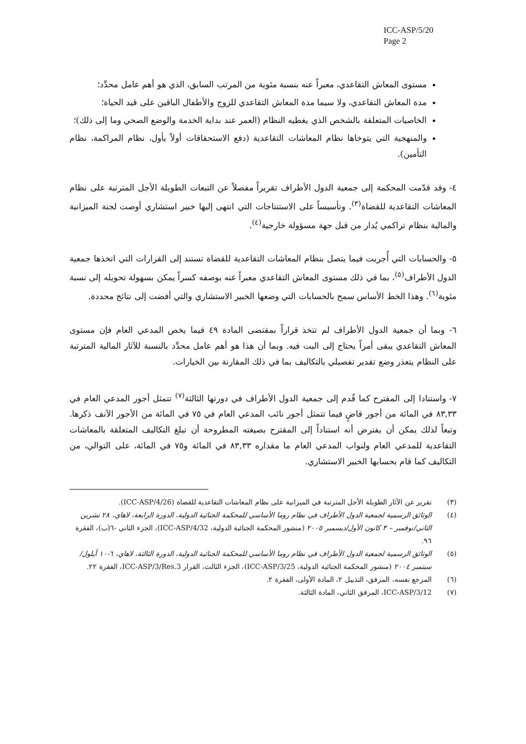ICC-ASP/5/20
Page 2
مستوى المعاش التقاعدي، معبراً عنه بنسبة مئوية من المرتب السابق، الذي هو أهم عامل محدِّد؛
مدة المعاش التقاعدي، ولا سيما مدة المعاش التقاعدي للزوج والأطفال الباقين على قيد الحياة؛
الخاصيات المتعلقة بالشخص الذي يغطيه النظام (العمر عند بداية الخدمة والوضع الصحي وما إلى ذلك)؛
والمنهجية التي يتوخاها نظام المعاشات التقاعدية (دفع الاستحقاقات أولاً بأول، نظام المراكمة، نظام التأمين).
٤- وقد قدّمت المحكمة إلى جمعية الدول الأطراف تقريراً مفصلاً عن التبعات الطويلة الأجل المترتبة على نظام المعاشات التقاعدية للقضاة<sup>(٣)</sup>. وتأسيساً على الاستنتاجات التي انتهى إليها خبير استشاري أوصت لجنة الميزانية والمالية بنظام تراكمي يُدار من قبل جهة مسؤولة خارجية<sup>(٤)</sup>.
٥- والحسابات التي أُجريت فيما يتصل بنظام المعاشات التقاعدية للقضاة تستند إلى القرارات التي اتخذها جمعية الدول الأطراف<sup>(٥)</sup>، بما في ذلك مستوى المعاش التقاعدي معبراً عنه بوصفه كسراً يمكن بسهولة تحويله إلى نسبة مئوية<sup>(٦)</sup>. وهذا الخط الأساس سمح بالحسابات التي وضعها الخبير الاستشاري والتي أفضت إلى نتائج محددة.
٦- وبما أن جمعية الدول الأطراف لم تتخذ قراراً بمقتضى المادة ٤٩ فيما يخص المدعي العام فإن مستوى المعاش التقاعدي يبقى أمراً يحتاج إلى البت فيه. وبما أن هذا هو أهم عامل محدِّد بالنسبة للآثار المالية المترتبة على النظام يتعذر وضع تقدير تفصيلي بالتكاليف بما في ذلك المقارنة بين الخيارات.
٧- واستنادا إلى المقترح كما قُدم إلى جمعية الدول الأطراف في دورتها الثالثة<sup>(٧)</sup> تتمثل أجور المدعي العام في ٨٣,٣٣ في المائة من أجور قاضٍ فيما تتمثل أجور نائب المدعي العام في ٧٥ في المائة من الأجور الآنف ذكرها. وتبعاً لذلك يمكن أن يفترض أنه استناداً إلى المقترح بصيغته المطروحة أن تبلغ التكاليف المتعلقة بالمعاشات التقاعدية للمدعي العام ولنواب المدعي العام ما مقداره ٨٣,٣٣ في المائة و٧٥ في المائة، على التوالي، من التكاليف كما قام بحسابها الخبير الاستشاري.
(٣) تقرير عن الآثار الطويلة الأجل المترتبة في الميزانية على نظام المعاشات التقاعدية للقضاة (ICC-ASP/4/26).
(٤) الوثائق الرسمية لجمعية الدول الأطراف في نظام روما الأساسي للمحكمة الجنائية الدولية، الدورة الرابعة، لاهاي، ٢٨ تشرين الثاني/نوفمبر – ٣ كانون الأول/ديسمبر ٢٠٠٥ (منشور المحكمة الجنائية الدولية، ICC-ASP/4/32)، الجزء الثاني -٦(ب)، الفقرة ٩٦.
(٥) الوثائق الرسمية لجمعية الدول الأطراف في نظام روما الأساسي للمحكمة الجنائية الدولية، الدورة الثالثة، لاهاي، ٦-١٠ أيلول/سبتمبر ٢٠٠٤ (منشور المحكمة الجنائية الدولية، ICC-ASP/3/25)، الجزء الثالث، القرار ICC-ASP/3/Res.3، الفقرة ٢٢.
(٦) المرجع نفسه، المرفق، التذييل ٢، المادة الأولى، الفقرة ٢.
(٧) ICC-ASP/3/12، المرفق الثاني، المادة الثالثة.